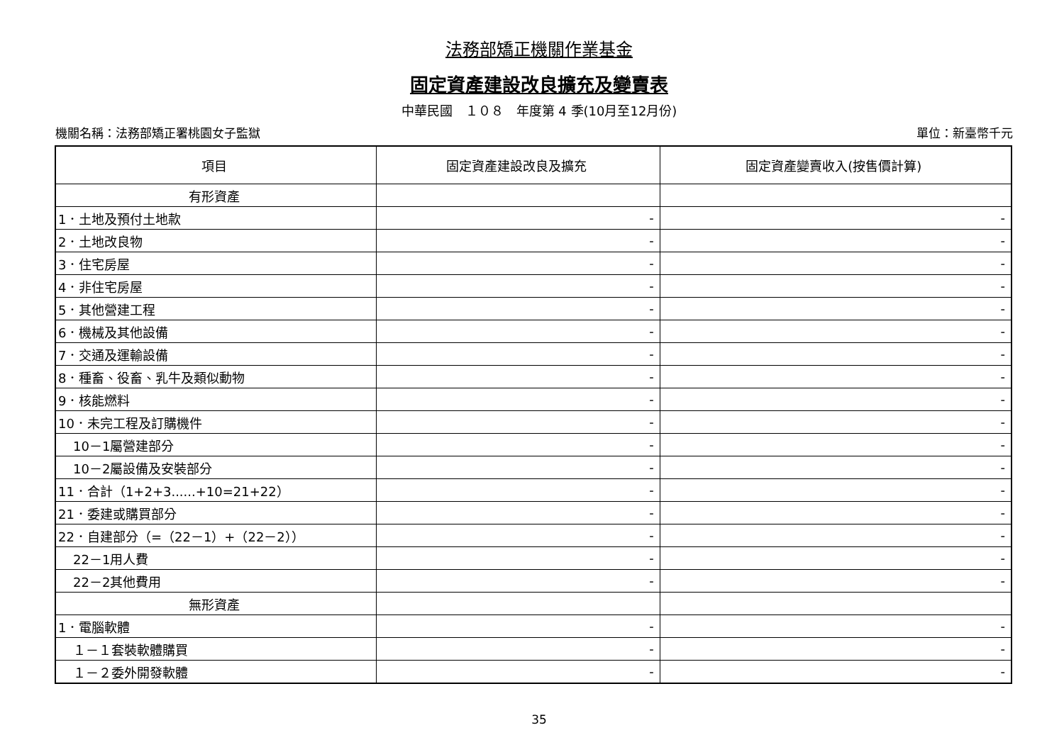法務部矯正機關作業基金
固定資產建設改良擴充及變賣表
中華民國　１０８　年度第 4 季(10月至12月份)
機關名稱：法務部矯正署桃園女子監獄 單位：新臺幣千元
| 項目 | 固定資產建設改良及擴充 | 固定資產變賣收入(按售價計算) |
| --- | --- | --- |
| 有形資產 | | |
| 1．土地及預付土地款 | - | - |
| 2．土地改良物 | - | - |
| 3．住宅房屋 | - | - |
| 4．非住宅房屋 | - | - |
| 5．其他營建工程 | - | - |
| 6．機械及其他設備 | - | - |
| 7．交通及運輸設備 | - | - |
| 8．種畜、役畜、乳牛及類似動物 | - | - |
| 9．核能燃料 | - | - |
| 10．未完工程及訂購機件 | - | - |
| 10－1屬營建部分 | - | - |
| 10－2屬設備及安裝部分 | - | - |
| 11．合計（1+2+3......+10=21+22） | - | - |
| 21．委建或購買部分 | - | - |
| 22．自建部分（=（22－1）+（22－2）） | - | - |
| 22－1用人費 | - | - |
| 22－2其他費用 | - | - |
| 無形資產 | | |
| 1．電腦軟體 | - | - |
| １－１套裝軟體購買 | - | - |
| １－２委外開發軟體 | - | - |
35